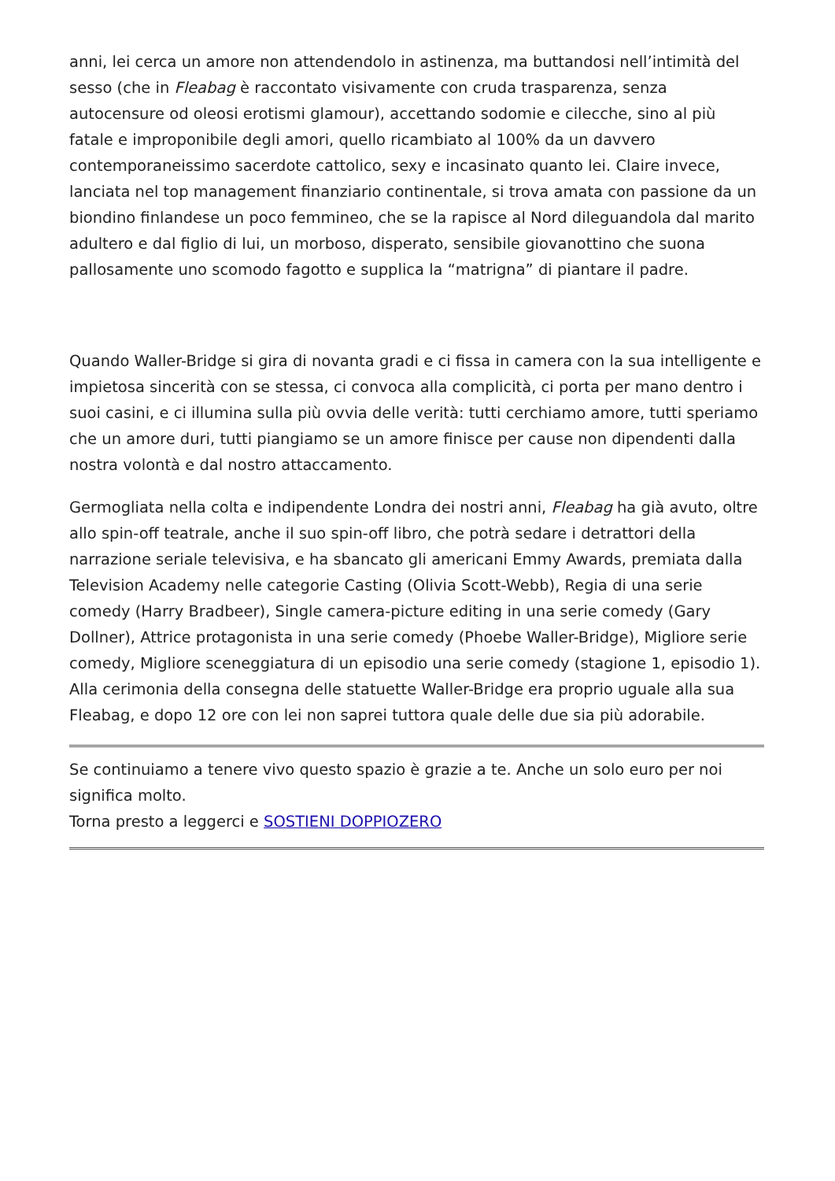anni, lei cerca un amore non attendendolo in astinenza, ma buttandosi nell’intimità del sesso (che in Fleabag è raccontato visivamente con cruda trasparenza, senza autocensure od oleosi erotismi glamour), accettando sodomie e cilecche, sino al più fatale e improponibile degli amori, quello ricambiato al 100% da un davvero contemporaneissimo sacerdote cattolico, sexy e incasinato quanto lei. Claire invece, lanciata nel top management finanziario continentale, si trova amata con passione da un biondino finlandese un poco femmineo, che se la rapisce al Nord dileguandola dal marito adultero e dal figlio di lui, un morboso, disperato, sensibile giovanottino che suona pallosamente uno scomodo fagotto e supplica la “matrigna” di piantare il padre.
Quando Waller-Bridge si gira di novanta gradi e ci fissa in camera con la sua intelligente e impietosa sincerità con se stessa, ci convoca alla complicità, ci porta per mano dentro i suoi casini, e ci illumina sulla più ovvia delle verità: tutti cerchiamo amore, tutti speriamo che un amore duri, tutti piangiamo se un amore finisce per cause non dipendenti dalla nostra volontà e dal nostro attaccamento.
Germogliata nella colta e indipendente Londra dei nostri anni, Fleabag ha già avuto, oltre allo spin-off teatrale, anche il suo spin-off libro, che potrà sedare i detrattori della narrazione seriale televisiva, e ha sbancato gli americani Emmy Awards, premiata dalla Television Academy nelle categorie Casting (Olivia Scott-Webb), Regia di una serie comedy (Harry Bradbeer), Single camera-picture editing in una serie comedy (Gary Dollner), Attrice protagonista in una serie comedy (Phoebe Waller-Bridge), Migliore serie comedy, Migliore sceneggiatura di un episodio una serie comedy (stagione 1, episodio 1). Alla cerimonia della consegna delle statuette Waller-Bridge era proprio uguale alla sua Fleabag, e dopo 12 ore con lei non saprei tuttora quale delle due sia più adorabile.
Se continuiamo a tenere vivo questo spazio è grazie a te. Anche un solo euro per noi significa molto.
Torna presto a leggerci e SOSTIENI DOPPIOZERO